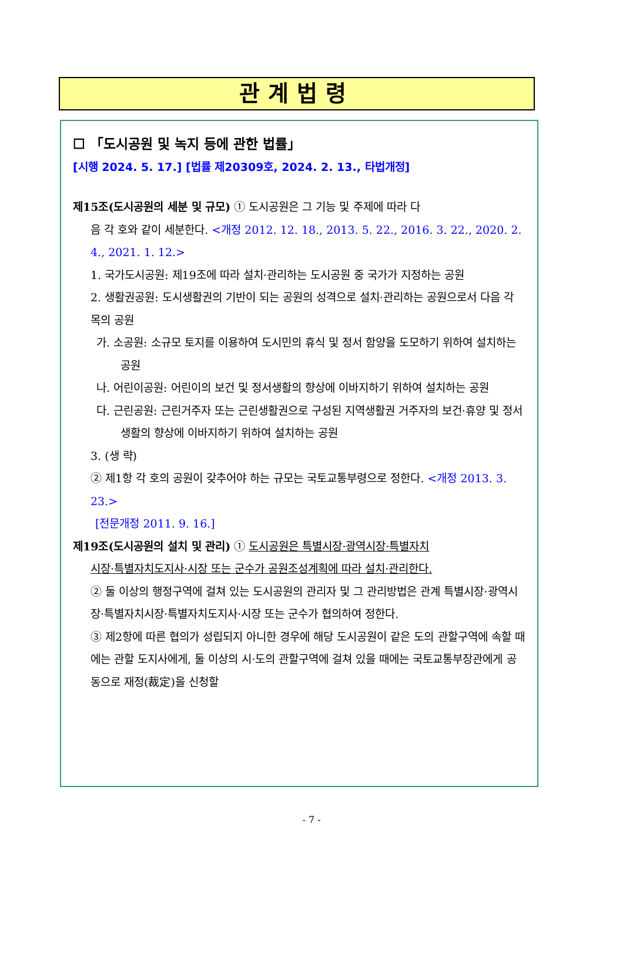관계법령
☐ 「도시공원 및 녹지 등에 관한 법률」
[시행 2024. 5. 17.] [법률 제20309호, 2024. 2. 13., 타법개정]
제15조(도시공원의 세분 및 규모) ① 도시공원은 그 기능 및 주제에 따라 다
음 각 호와 같이 세분한다. <개정 2012. 12. 18., 2013. 5. 22., 2016. 3. 22., 2020. 2. 4., 2021. 1. 12.>
1. 국가도시공원: 제19조에 따라 설치·관리하는 도시공원 중 국가가 지정하는 공원
2. 생활권공원: 도시생활권의 기반이 되는 공원의 성격으로 설치·관리하는 공원으로서 다음 각 목의 공원
가. 소공원: 소규모 토지를 이용하여 도시민의 휴식 및 정서 함양을 도모하기 위하여 설치하는 공원
나. 어린이공원: 어린이의 보건 및 정서생활의 향상에 이바지하기 위하여 설치하는 공원
다. 근린공원: 근린거주자 또는 근린생활권으로 구성된 지역생활권 거주자의 보건·휴양 및 정서생활의 향상에 이바지하기 위하여 설치하는 공원
3. (생 략)
② 제1항 각 호의 공원이 갖추어야 하는 규모는 국토교통부령으로 정한다. <개정 2013. 3. 23.>
[전문개정 2011. 9. 16.]
제19조(도시공원의 설치 및 관리) ① 도시공원은 특별시장·광역시장·특별자치
시장·특별자치도지사·시장 또는 군수가 공원조성계획에 따라 설치·관리한다.
② 둘 이상의 행정구역에 걸쳐 있는 도시공원의 관리자 및 그 관리방법은 관계 특별시장·광역시장·특별자치시장·특별자치도지사·시장 또는 군수가 협의하여 정한다.
③ 제2항에 따른 협의가 성립되지 아니한 경우에 해당 도시공원이 같은 도의 관할구역에 속할 때에는 관할 도지사에게, 둘 이상의 시·도의 관할구역에 걸쳐 있을 때에는 국토교통부장관에게 공동으로 재정(裁定)을 신청할
- 7 -